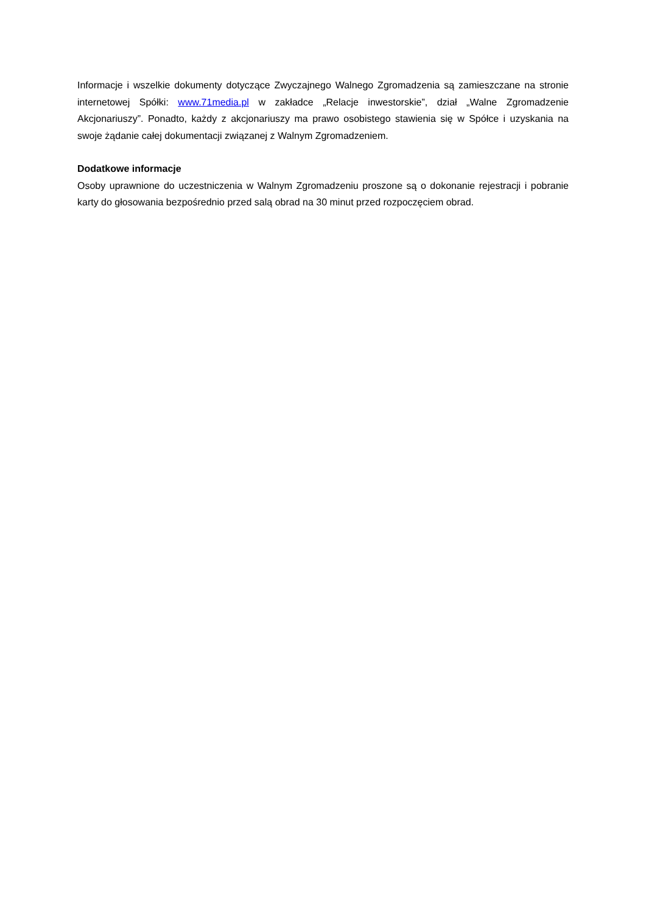Informacje i wszelkie dokumenty dotyczące Zwyczajnego Walnego Zgromadzenia są zamieszczane na stronie internetowej Spółki: www.71media.pl w zakładce „Relacje inwestorskie”, dział „Walne Zgromadzenie Akcjonariuszy”. Ponadto, każdy z akcjonariuszy ma prawo osobistego stawienia się w Spółce i uzyskania na swoje żądanie całej dokumentacji związanej z Walnym Zgromadzeniem.
Dodatkowe informacje
Osoby uprawnione do uczestniczenia w Walnym Zgromadzeniu proszone są o dokonanie rejestracji i pobranie karty do głosowania bezpośrednio przed salą obrad na 30 minut przed rozpoczęciem obrad.